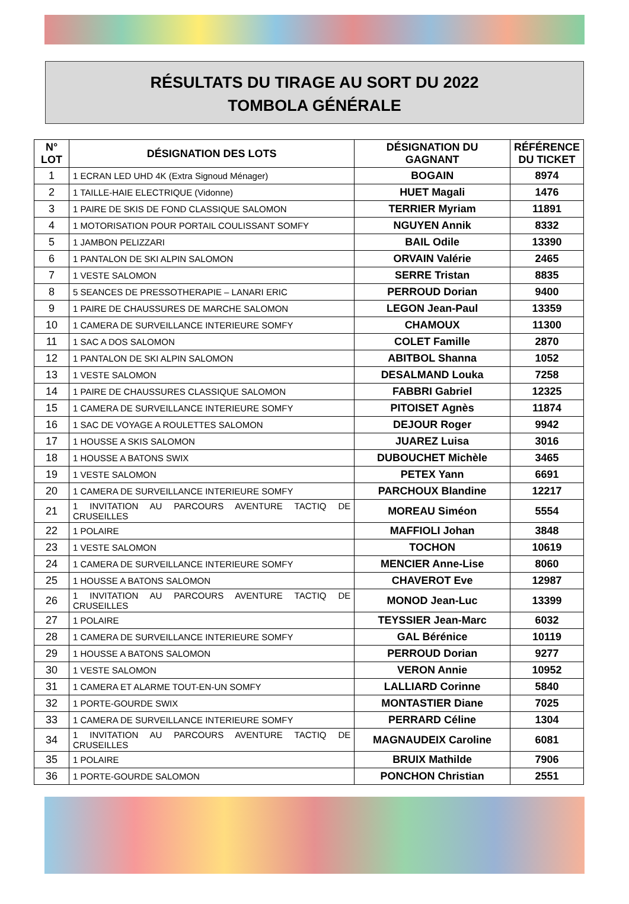RÉSULTATS DU TIRAGE AU SORT DU 2022
TOMBOLA GÉNÉRALE
| N° LOT | DÉSIGNATION DES LOTS | DÉSIGNATION DU GAGNANT | RÉFÉRENCE DU TICKET |
| --- | --- | --- | --- |
| 1 | 1 ECRAN LED UHD 4K (Extra Signoud Ménager) | BOGAIN | 8974 |
| 2 | 1 TAILLE-HAIE ELECTRIQUE (Vidonne) | HUET Magali | 1476 |
| 3 | 1 PAIRE DE SKIS DE FOND CLASSIQUE SALOMON | TERRIER Myriam | 11891 |
| 4 | 1 MOTORISATION POUR PORTAIL COULISSANT SOMFY | NGUYEN Annik | 8332 |
| 5 | 1 JAMBON PELIZZARI | BAIL Odile | 13390 |
| 6 | 1 PANTALON DE SKI ALPIN SALOMON | ORVAIN Valérie | 2465 |
| 7 | 1 VESTE SALOMON | SERRE Tristan | 8835 |
| 8 | 5 SEANCES DE PRESSOTHERAPIE – LANARI ERIC | PERROUD Dorian | 9400 |
| 9 | 1 PAIRE DE CHAUSSURES DE MARCHE SALOMON | LEGON Jean-Paul | 13359 |
| 10 | 1 CAMERA DE SURVEILLANCE INTERIEURE SOMFY | CHAMOUX | 11300 |
| 11 | 1 SAC A DOS SALOMON | COLET Famille | 2870 |
| 12 | 1 PANTALON DE SKI ALPIN SALOMON | ABITBOL Shanna | 1052 |
| 13 | 1 VESTE SALOMON | DESALMAND Louka | 7258 |
| 14 | 1 PAIRE DE CHAUSSURES CLASSIQUE SALOMON | FABBRI Gabriel | 12325 |
| 15 | 1 CAMERA DE SURVEILLANCE INTERIEURE SOMFY | PITOISET Agnès | 11874 |
| 16 | 1 SAC DE VOYAGE A ROULETTES SALOMON | DEJOUR Roger | 9942 |
| 17 | 1 HOUSSE A SKIS SALOMON | JUAREZ Luisa | 3016 |
| 18 | 1 HOUSSE A BATONS SWIX | DUBOUCHET Michèle | 3465 |
| 19 | 1 VESTE SALOMON | PETEX Yann | 6691 |
| 20 | 1 CAMERA DE SURVEILLANCE INTERIEURE SOMFY | PARCHOUX Blandine | 12217 |
| 21 | 1 INVITATION AU PARCOURS AVENTURE TACTIQ DE CRUSEILLES | MOREAU Siméon | 5554 |
| 22 | 1 POLAIRE | MAFFIOLI Johan | 3848 |
| 23 | 1 VESTE SALOMON | TOCHON | 10619 |
| 24 | 1 CAMERA DE SURVEILLANCE INTERIEURE SOMFY | MENCIER Anne-Lise | 8060 |
| 25 | 1 HOUSSE A BATONS SALOMON | CHAVEROT Eve | 12987 |
| 26 | 1 INVITATION AU PARCOURS AVENTURE TACTIQ DE CRUSEILLES | MONOD Jean-Luc | 13399 |
| 27 | 1 POLAIRE | TEYSSIER Jean-Marc | 6032 |
| 28 | 1 CAMERA DE SURVEILLANCE INTERIEURE SOMFY | GAL Bérénice | 10119 |
| 29 | 1 HOUSSE A BATONS SALOMON | PERROUD Dorian | 9277 |
| 30 | 1 VESTE SALOMON | VERON Annie | 10952 |
| 31 | 1 CAMERA ET ALARME TOUT-EN-UN SOMFY | LALLIARD Corinne | 5840 |
| 32 | 1 PORTE-GOURDE SWIX | MONTASTIER Diane | 7025 |
| 33 | 1 CAMERA DE SURVEILLANCE INTERIEURE SOMFY | PERRARD Céline | 1304 |
| 34 | 1 INVITATION AU PARCOURS AVENTURE TACTIQ DE CRUSEILLES | MAGNAUDEIX Caroline | 6081 |
| 35 | 1 POLAIRE | BRUIX Mathilde | 7906 |
| 36 | 1 PORTE-GOURDE SALOMON | PONCHON Christian | 2551 |